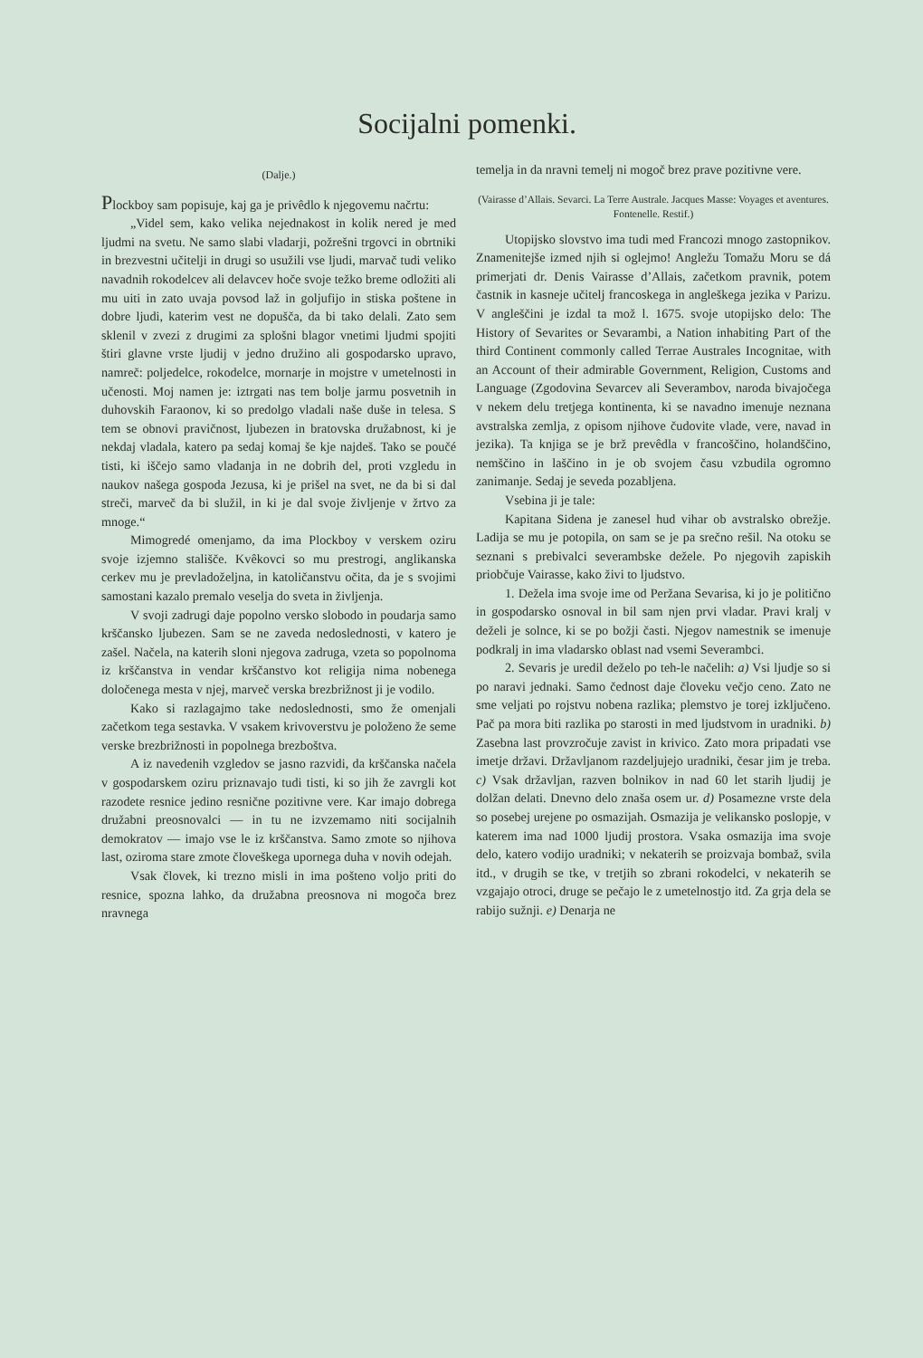Socijalni pomenki.
(Dalje.)
Plockboy sam popisuje, kaj ga je privêdlo k njegovemu načrtu:
„Videl sem, kako velika nejednakost in kolik nered je med ljudmi na svetu. Ne samo slabi vladarji, požrešni trgovci in obrtniki in brezvestni učitelji in drugi so usužili vse ljudi, marvač tudi veliko navadnih rokodelcev ali delavcev hoče svoje težko breme odložiti ali mu uiti in zato uvaja povsod laž in goljufijo in stiska poštene in dobre ljudi, katerim vest ne dopušča, da bi tako delali. Zato sem sklenil v zvezi z drugimi za splošni blagor vnetimi ljudmi spojiti štiri glavne vrste ljudij v jedno družino ali gospodarsko upravo, namreč: poljedelce, rokodelce, mornarje in mojstre v umetelnosti in učenosti. Moj namen je: iztrgati nas tem bolje jarmu posvetnih in duhovskih Faraonov, ki so predolgo vladali naše duše in telesa. S tem se obnovi pravičnost, ljubezen in bratovska družabnost, ki je nekdaj vladala, katero pa sedaj komaj še kje najdeš. Tako se poučé tisti, ki iščejo samo vladanja in ne dobrih del, proti vzgledu in naukov našega gospoda Jezusa, ki je prišel na svet, ne da bi si dal streči, marveč da bi služil, in ki je dal svoje življenje v žrtvo za mnoge.“
Mimogredé omenjamo, da ima Plockboy v verskem oziru svoje izjemno stališče. Kvêkovci so mu prestrogi, anglikanska cerkev mu je prevladoželjna, in katoličanstvu očita, da je s svojimi samostani kazalo premalo veselja do sveta in življenja.
V svoji zadrugi daje popolno versko slobodo in poudarja samo krščansko ljubezen. Sam se ne zaveda nedoslednosti, v katero je zašel. Načela, na katerih sloni njegova zadruga, vzeta so popolnoma iz krščanstva in vendar krščanstvo kot religija nima nobenega določenega mesta v njej, marveč verska brezbrižnost ji je vodilo.
Kako si razlagajmo take nedoslednosti, smo že omenjali začetkom tega sestavka. V vsakem krivoverstvu je položeno že seme verske brezbrižnosti in popolnega brezboštva.
A iz navedenih vzgledov se jasno razvidi, da krščanska načela v gospodarskem oziru priznavajo tudi tisti, ki so jih že zavrgli kot razodete resnice jedino resnične pozitivne vere. Kar imajo dobrega družabni preosnovalci — in tu ne izvzemamo niti socijalnih demokratov — imajo vse le iz krščanstva. Samo zmote so njihova last, oziroma stare zmote človeškega upornega duha v novih odejah.
Vsak človek, ki trezno misli in ima pošteno voljo priti do resnice, spozna lahko, da družabna preosnova ni mogoča brez nravnega
temelja in da nravni temelj ni mogoč brez prave pozitivne vere.
(Vairasse d’Allais. Sevarci. La Terre Australe. Jacques Masse: Voyages et aventures. Fontenelle. Restif.)
Utopijsko slovstvo ima tudi med Francozi mnogo zastopnikov. Znamenitejše izmed njih si oglejmo! Angležu Tomažu Moru se dá primerjati dr. Denis Vairasse d’Allais, začetkom pravnik, potem častnik in kasneje učitelj francoskega in angleškega jezika v Parizu. V angleščini je izdal ta mož l. 1675. svoje utopijsko delo: The History of Sevarites or Sevarambi, a Nation inhabiting Part of the third Continent commonly called Terrae Australes Incognitae, with an Account of their admirable Government, Religion, Customs and Language (Zgodovina Sevarcev ali Severambov, naroda bivajočega v nekem delu tretjega kontinenta, ki se navadno imenuje neznana avstralska zemlja, z opisom njihove čudovite vlade, vere, navad in jezika). Ta knjiga se je brž prevêdla v francoščino, holandščino, nemščino in laščino in je ob svojem času vzbudila ogromno zanimanje. Sedaj je seveda pozabljena.
Vsebina ji je tale:
Kapitana Sidena je zanesel hud vihar ob avstralsko obrežje. Ladija se mu je potopila, on sam se je pa srečno rešil. Na otoku se seznani s prebivalci severambske dežele. Po njegovih zapiskih priobčuje Vairasse, kako živi to ljudstvo.
1. Dežela ima svoje ime od Peržana Sevarisa, ki jo je politično in gospodarsko osnoval in bil sam njen prvi vladar. Pravi kralj v deželi je solnce, ki se po božji časti. Njegov namestnik se imenuje podkralj in ima vladarsko oblast nad vsemi Severambci.
2. Sevaris je uredil deželo po teh-le načelih: a) Vsi ljudje so si po naravi jednaki. Samo čednost daje človeku večjo ceno. Zato ne sme veljati po rojstvu nobena razlika; plemstvo je torej izključeno. Pač pa mora biti razlika po starosti in med ljudstvom in uradniki. b) Zasebna last provzročuje zavist in krivico. Zato mora pripadati vse imetje državi. Državljanom razdeljujejo uradniki, česar jim je treba. c) Vsak državljan, razven bolnikov in nad 60 let starih ljudij je dolžan delati. Dnevno delo znaša osem ur. d) Posamezne vrste dela so posebej urejene po osmazijah. Osmazija je velikansko poslopje, v katerem ima nad 1000 ljudij prostora. Vsaka osmazija ima svoje delo, katero vodijo uradniki; v nekaterih se proizvaja bombaž, svila itd., v drugih se tke, v tretjih so zbrani rokodelci, v nekaterih se vzgajajo otroci, druge se pečajo le z umetelnostjo itd. Za grja dela se rabijo sužnji. e) Denarja ne